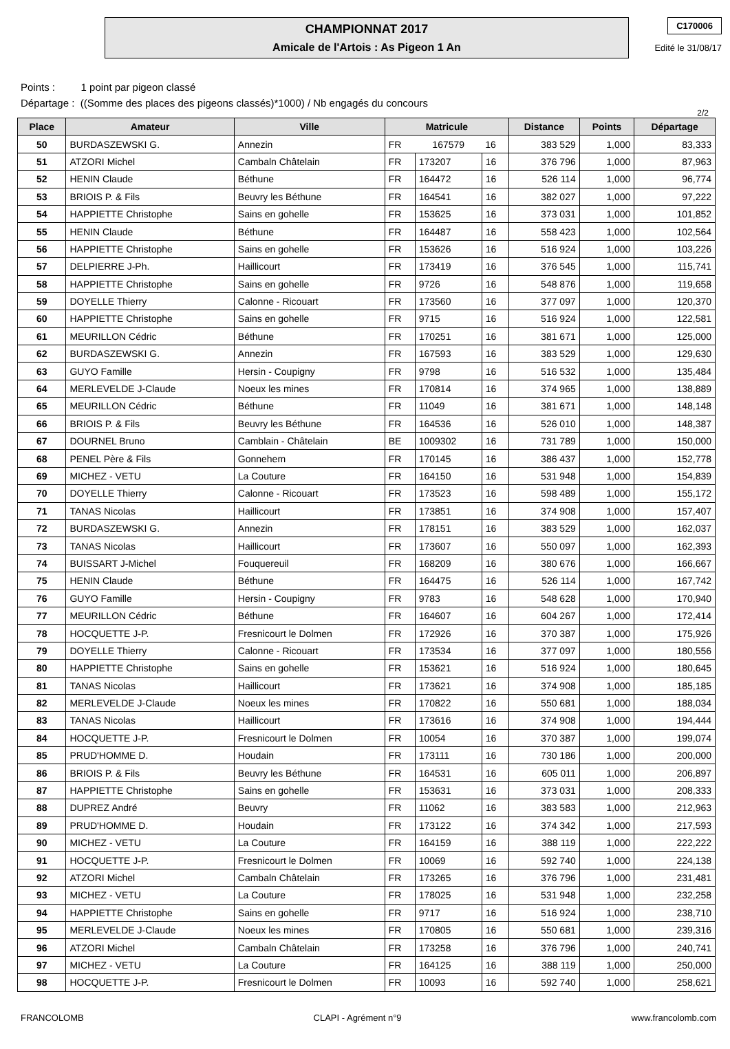CHAMPIONNAT 2017
Amicale de l'Artois : As Pigeon 1 An
C170006
Edité le 31/08/17
Points : 1 point par pigeon classé
Départage : ((Somme des places des pigeons classés)*1000) / Nb engagés du concours
2/2
| Place | Amateur | Ville | Matricule | | | Distance | Points | Départage |
| --- | --- | --- | --- | --- | --- | --- | --- | --- |
| 50 | BURDASZEWSKI G. | Annezin | FR | 167579 | 16 | 383 529 | 1,000 | 83,333 |
| 51 | ATZORI Michel | Cambaln Châtelain | FR | 173207 | 16 | 376 796 | 1,000 | 87,963 |
| 52 | HENIN Claude | Béthune | FR | 164472 | 16 | 526 114 | 1,000 | 96,774 |
| 53 | BRIOIS P. & Fils | Beuvry les Béthune | FR | 164541 | 16 | 382 027 | 1,000 | 97,222 |
| 54 | HAPPIETTE Christophe | Sains en gohelle | FR | 153625 | 16 | 373 031 | 1,000 | 101,852 |
| 55 | HENIN Claude | Béthune | FR | 164487 | 16 | 558 423 | 1,000 | 102,564 |
| 56 | HAPPIETTE Christophe | Sains en gohelle | FR | 153626 | 16 | 516 924 | 1,000 | 103,226 |
| 57 | DELPIERRE J-Ph. | Haillicourt | FR | 173419 | 16 | 376 545 | 1,000 | 115,741 |
| 58 | HAPPIETTE Christophe | Sains en gohelle | FR | 9726 | 16 | 548 876 | 1,000 | 119,658 |
| 59 | DOYELLE Thierry | Calonne - Ricouart | FR | 173560 | 16 | 377 097 | 1,000 | 120,370 |
| 60 | HAPPIETTE Christophe | Sains en gohelle | FR | 9715 | 16 | 516 924 | 1,000 | 122,581 |
| 61 | MEURILLON Cédric | Béthune | FR | 170251 | 16 | 381 671 | 1,000 | 125,000 |
| 62 | BURDASZEWSKI G. | Annezin | FR | 167593 | 16 | 383 529 | 1,000 | 129,630 |
| 63 | GUYO Famille | Hersin - Coupigny | FR | 9798 | 16 | 516 532 | 1,000 | 135,484 |
| 64 | MERLEVELDE J-Claude | Noeux les mines | FR | 170814 | 16 | 374 965 | 1,000 | 138,889 |
| 65 | MEURILLON Cédric | Béthune | FR | 11049 | 16 | 381 671 | 1,000 | 148,148 |
| 66 | BRIOIS P. & Fils | Beuvry les Béthune | FR | 164536 | 16 | 526 010 | 1,000 | 148,387 |
| 67 | DOURNEL Bruno | Camblain - Châtelain | BE | 1009302 | 16 | 731 789 | 1,000 | 150,000 |
| 68 | PENEL Père & Fils | Gonnehem | FR | 170145 | 16 | 386 437 | 1,000 | 152,778 |
| 69 | MICHEZ - VETU | La Couture | FR | 164150 | 16 | 531 948 | 1,000 | 154,839 |
| 70 | DOYELLE Thierry | Calonne - Ricouart | FR | 173523 | 16 | 598 489 | 1,000 | 155,172 |
| 71 | TANAS Nicolas | Haillicourt | FR | 173851 | 16 | 374 908 | 1,000 | 157,407 |
| 72 | BURDASZEWSKI G. | Annezin | FR | 178151 | 16 | 383 529 | 1,000 | 162,037 |
| 73 | TANAS Nicolas | Haillicourt | FR | 173607 | 16 | 550 097 | 1,000 | 162,393 |
| 74 | BUISSART J-Michel | Fouquereuil | FR | 168209 | 16 | 380 676 | 1,000 | 166,667 |
| 75 | HENIN Claude | Béthune | FR | 164475 | 16 | 526 114 | 1,000 | 167,742 |
| 76 | GUYO Famille | Hersin - Coupigny | FR | 9783 | 16 | 548 628 | 1,000 | 170,940 |
| 77 | MEURILLON Cédric | Béthune | FR | 164607 | 16 | 604 267 | 1,000 | 172,414 |
| 78 | HOCQUETTE J-P. | Fresnicourt le Dolmen | FR | 172926 | 16 | 370 387 | 1,000 | 175,926 |
| 79 | DOYELLE Thierry | Calonne - Ricouart | FR | 173534 | 16 | 377 097 | 1,000 | 180,556 |
| 80 | HAPPIETTE Christophe | Sains en gohelle | FR | 153621 | 16 | 516 924 | 1,000 | 180,645 |
| 81 | TANAS Nicolas | Haillicourt | FR | 173621 | 16 | 374 908 | 1,000 | 185,185 |
| 82 | MERLEVELDE J-Claude | Noeux les mines | FR | 170822 | 16 | 550 681 | 1,000 | 188,034 |
| 83 | TANAS Nicolas | Haillicourt | FR | 173616 | 16 | 374 908 | 1,000 | 194,444 |
| 84 | HOCQUETTE J-P. | Fresnicourt le Dolmen | FR | 10054 | 16 | 370 387 | 1,000 | 199,074 |
| 85 | PRUD'HOMME D. | Houdain | FR | 173111 | 16 | 730 186 | 1,000 | 200,000 |
| 86 | BRIOIS P. & Fils | Beuvry les Béthune | FR | 164531 | 16 | 605 011 | 1,000 | 206,897 |
| 87 | HAPPIETTE Christophe | Sains en gohelle | FR | 153631 | 16 | 373 031 | 1,000 | 208,333 |
| 88 | DUPREZ André | Beuvry | FR | 11062 | 16 | 383 583 | 1,000 | 212,963 |
| 89 | PRUD'HOMME D. | Houdain | FR | 173122 | 16 | 374 342 | 1,000 | 217,593 |
| 90 | MICHEZ - VETU | La Couture | FR | 164159 | 16 | 388 119 | 1,000 | 222,222 |
| 91 | HOCQUETTE J-P. | Fresnicourt le Dolmen | FR | 10069 | 16 | 592 740 | 1,000 | 224,138 |
| 92 | ATZORI Michel | Cambaln Châtelain | FR | 173265 | 16 | 376 796 | 1,000 | 231,481 |
| 93 | MICHEZ - VETU | La Couture | FR | 178025 | 16 | 531 948 | 1,000 | 232,258 |
| 94 | HAPPIETTE Christophe | Sains en gohelle | FR | 9717 | 16 | 516 924 | 1,000 | 238,710 |
| 95 | MERLEVELDE J-Claude | Noeux les mines | FR | 170805 | 16 | 550 681 | 1,000 | 239,316 |
| 96 | ATZORI Michel | Cambaln Châtelain | FR | 173258 | 16 | 376 796 | 1,000 | 240,741 |
| 97 | MICHEZ - VETU | La Couture | FR | 164125 | 16 | 388 119 | 1,000 | 250,000 |
| 98 | HOCQUETTE J-P. | Fresnicourt le Dolmen | FR | 10093 | 16 | 592 740 | 1,000 | 258,621 |
FRANCOLOMB CLAPI - Agrément n°9 www.francolomb.com